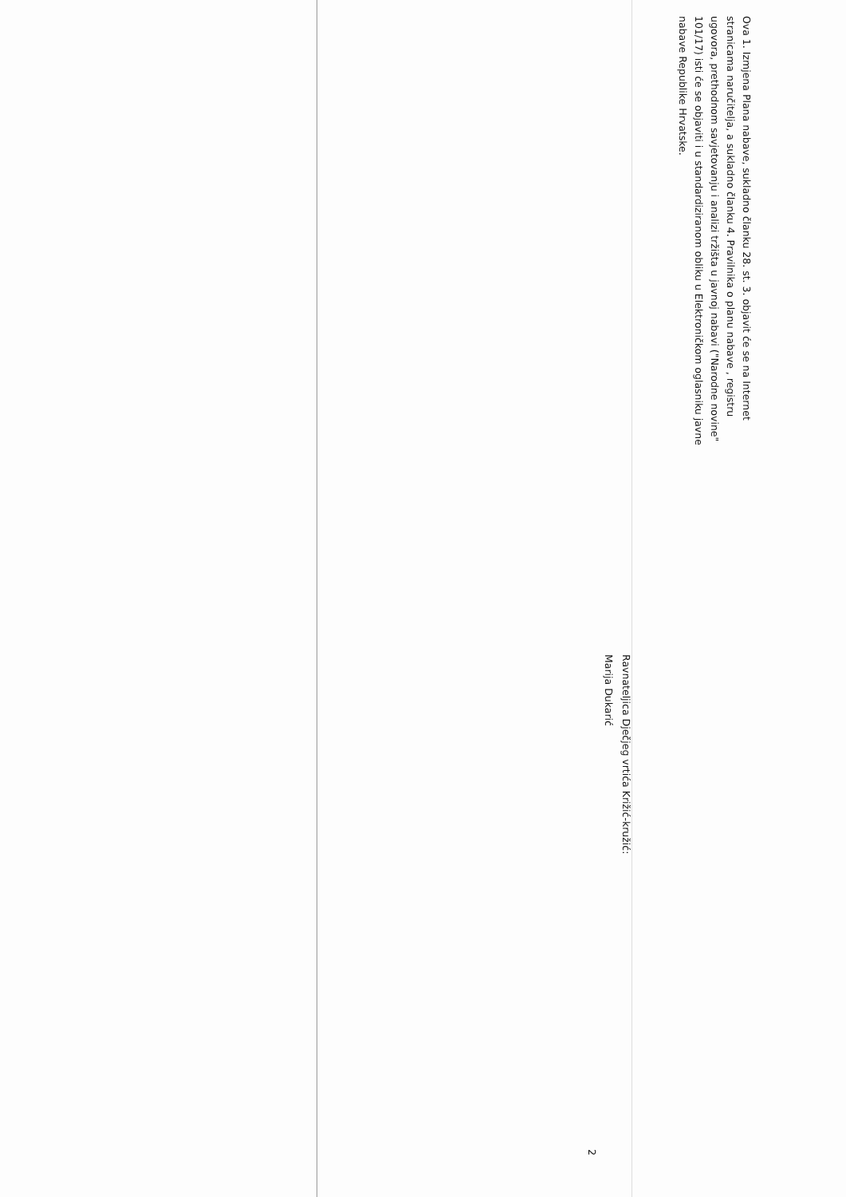Ova 1. Izmjena Plana nabave, sukladno članku 28. st. 3. objavit će se na Internet stranicama naručitelja, a sukladno članku 4. Pravilnika o planu nabave , registru ugovora, prethodnom savjetovanju i analizi tržišta u javnoj nabavi ("Narodne novine" 101/17) isti će se objaviti i u standardiziranom obliku u Elektroničkom oglasniku javne nabave Republike Hrvatske.
Ravnateljica Dječjeg vrtića Križić-kružić:
Marija Dukarić
2